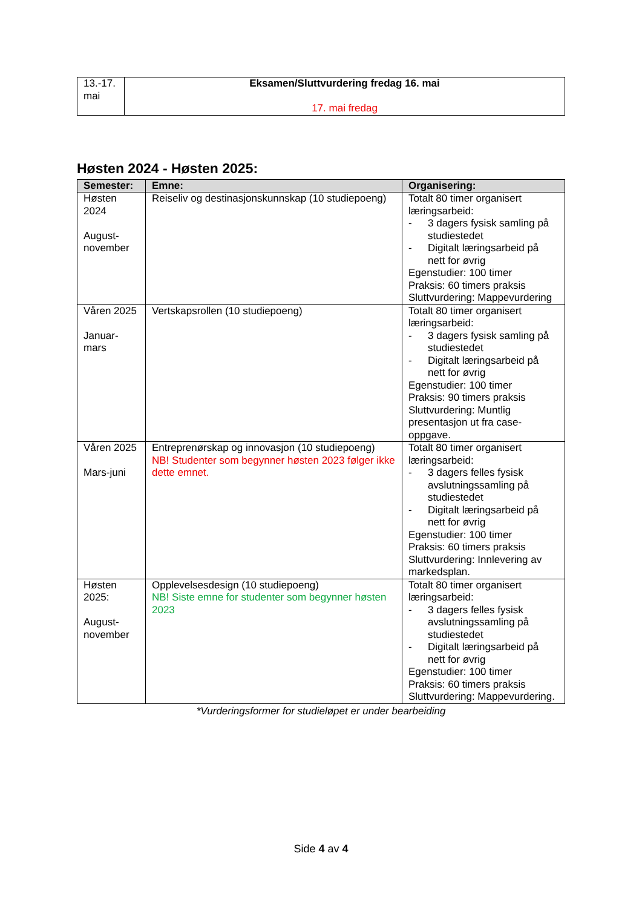| 13.-17. mai | Eksamen/Sluttvurdering fredag 16. mai 17. mai fredag |
Høsten 2024 - Høsten 2025:
| Semester: | Emne: | Organisering: |
| --- | --- | --- |
| Høsten 2024 August-november | Reiseliv og destinasjonskunnskap (10 studiepoeng) | Totalt 80 timer organisert læringsarbeid: - 3 dagers fysisk samling på studiestedet - Digitalt læringsarbeid på nett for øvrig Egenstudier: 100 timer Praksis: 60 timers praksis Sluttvurdering: Mappevurdering |
| Våren 2025 Januar-mars | Vertskapsrollen (10 studiepoeng) | Totalt 80 timer organisert læringsarbeid: - 3 dagers fysisk samling på studiestedet - Digitalt læringsarbeid på nett for øvrig Egenstudier: 100 timer Praksis: 90 timers praksis Sluttvurdering: Muntlig presentasjon ut fra case-oppgave. |
| Våren 2025 Mars-juni | Entreprenørskap og innovasjon (10 studiepoeng) NB! Studenter som begynner høsten 2023 følger ikke dette emnet. | Totalt 80 timer organisert læringsarbeid: - 3 dagers felles fysisk avslutningssamling på studiestedet - Digitalt læringsarbeid på nett for øvrig Egenstudier: 100 timer Praksis: 60 timers praksis Sluttvurdering: Innlevering av markedsplan. |
| Høsten 2025: August-november | Opplevelsesdesign (10 studiepoeng) NB! Siste emne for studenter som begynner høsten 2023 | Totalt 80 timer organisert læringsarbeid: - 3 dagers felles fysisk avslutningssamling på studiestedet - Digitalt læringsarbeid på nett for øvrig Egenstudier: 100 timer Praksis: 60 timers praksis Sluttvurdering: Mappevurdering. |
*Vurderingsformer for studieløpet er under bearbeiding
Side 4 av 4